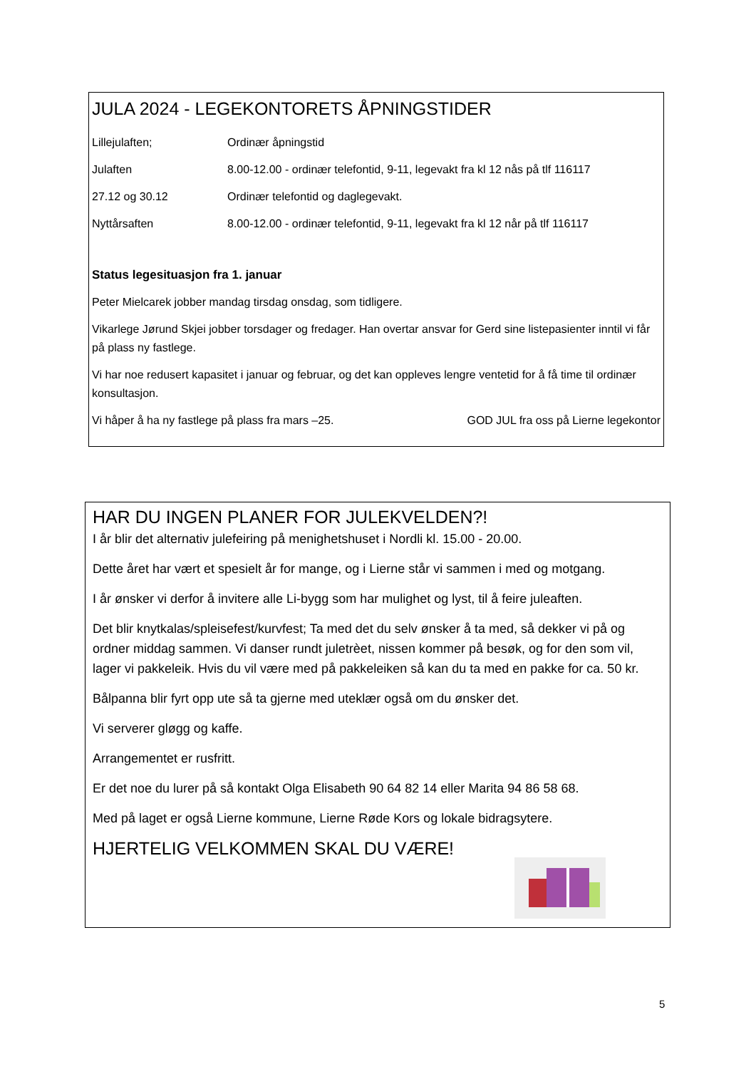JULA 2024 - LEGEKONTORETS ÅPNINGSTIDER
Lillejulaften; Ordinær åpningstid
Julaften 8.00-12.00 - ordinær telefontid, 9-11, legevakt fra kl 12 nås på tlf 116117
27.12 og 30.12 Ordinær telefontid og daglegevakt.
Nyttårsaften 8.00-12.00 - ordinær telefontid, 9-11, legevakt fra kl 12 når på tlf 116117
Status legesituasjon fra 1. januar
Peter Mielcarek jobber mandag tirsdag onsdag, som tidligere.
Vikarlege Jørund Skjei jobber torsdager og fredager. Han overtar ansvar for Gerd sine listepasienter inntil vi får på plass ny fastlege.
Vi har noe redusert kapasitet i januar og februar, og det kan oppleves lengre ventetid for å få time til ordinær konsultasjon.
Vi håper å ha ny fastlege på plass fra mars –25. GOD JUL fra oss på Lierne legekontor
HAR DU INGEN PLANER FOR JULEKVELDEN?!
I år blir det alternativ julefeiring på menighetshuset i Nordli kl. 15.00 - 20.00.
Dette året har vært et spesielt år for mange, og i Lierne står vi sammen i med og motgang.
I år ønsker vi derfor å invitere alle Li-bygg som har mulighet og lyst, til å feire juleaften.
Det blir knytkalas/spleisefest/kurvfest; Ta med det du selv ønsker å ta med, så dekker vi på og ordner middag sammen. Vi danser rundt juletrèet, nissen kommer på besøk, og for den som vil, lager vi pakkeleik. Hvis du vil være med på pakkeleiken så kan du ta med en pakke for ca. 50 kr.
Bålpanna blir fyrt opp ute så ta gjerne med uteklær også om du ønsker det.
Vi serverer gløgg og kaffe.
Arrangementet er rusfritt.
Er det noe du lurer på så kontakt Olga Elisabeth 90 64 82 14 eller Marita 94 86 58 68.
Med på laget er også Lierne kommune, Lierne Røde Kors og lokale bidragsytere.
HJERTELIG VELKOMMEN SKAL DU VÆRE!
5